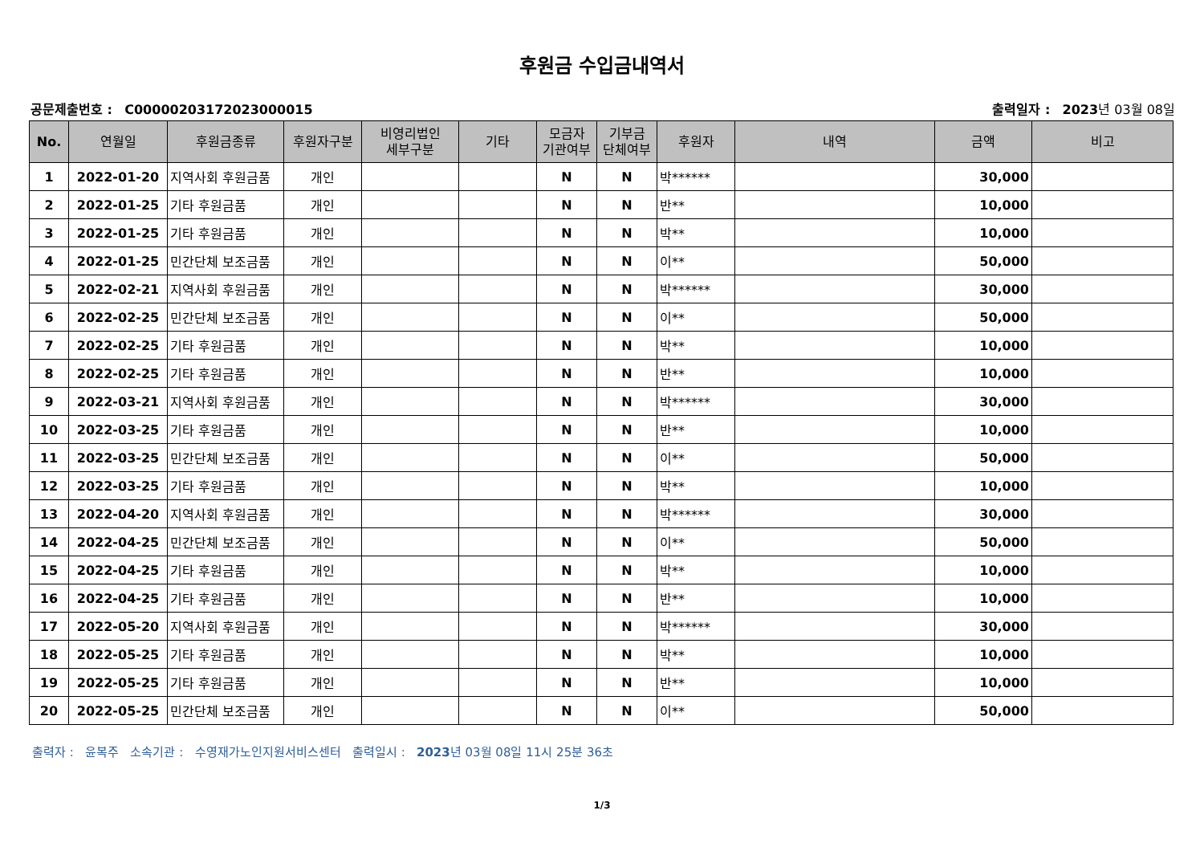후원금 수입금내역서
공문제출번호 : C00000203172023000015
출력일자 : 2023년 03월 08일
| No. | 연월일 | 후원금종류 | 후원자구분 | 비영리법인 세부구분 | 기타 | 모금자 기관여부 | 기부금 단체여부 | 후원자 | 내역 | 금액 | 비고 |
| --- | --- | --- | --- | --- | --- | --- | --- | --- | --- | --- | --- |
| 1 | 2022-01-20 | 지역사회 후원금품 | 개인 | | | N | N | 박****** | | 30,000 | |
| 2 | 2022-01-25 | 기타 후원금품 | 개인 | | | N | N | 반** | | 10,000 | |
| 3 | 2022-01-25 | 기타 후원금품 | 개인 | | | N | N | 박** | | 10,000 | |
| 4 | 2022-01-25 | 민간단체 보조금품 | 개인 | | | N | N | 이** | | 50,000 | |
| 5 | 2022-02-21 | 지역사회 후원금품 | 개인 | | | N | N | 박****** | | 30,000 | |
| 6 | 2022-02-25 | 민간단체 보조금품 | 개인 | | | N | N | 이** | | 50,000 | |
| 7 | 2022-02-25 | 기타 후원금품 | 개인 | | | N | N | 박** | | 10,000 | |
| 8 | 2022-02-25 | 기타 후원금품 | 개인 | | | N | N | 반** | | 10,000 | |
| 9 | 2022-03-21 | 지역사회 후원금품 | 개인 | | | N | N | 박****** | | 30,000 | |
| 10 | 2022-03-25 | 기타 후원금품 | 개인 | | | N | N | 반** | | 10,000 | |
| 11 | 2022-03-25 | 민간단체 보조금품 | 개인 | | | N | N | 이** | | 50,000 | |
| 12 | 2022-03-25 | 기타 후원금품 | 개인 | | | N | N | 박** | | 10,000 | |
| 13 | 2022-04-20 | 지역사회 후원금품 | 개인 | | | N | N | 박****** | | 30,000 | |
| 14 | 2022-04-25 | 민간단체 보조금품 | 개인 | | | N | N | 이** | | 50,000 | |
| 15 | 2022-04-25 | 기타 후원금품 | 개인 | | | N | N | 박** | | 10,000 | |
| 16 | 2022-04-25 | 기타 후원금품 | 개인 | | | N | N | 반** | | 10,000 | |
| 17 | 2022-05-20 | 지역사회 후원금품 | 개인 | | | N | N | 박****** | | 30,000 | |
| 18 | 2022-05-25 | 기타 후원금품 | 개인 | | | N | N | 박** | | 10,000 | |
| 19 | 2022-05-25 | 기타 후원금품 | 개인 | | | N | N | 반** | | 10,000 | |
| 20 | 2022-05-25 | 민간단체 보조금품 | 개인 | | | N | N | 이** | | 50,000 | |
출력자 : 윤복주 소속기관 : 수영재가노인지원서비스센터 출력일시 : 2023년 03월 08일 11시 25분 36초
1/3